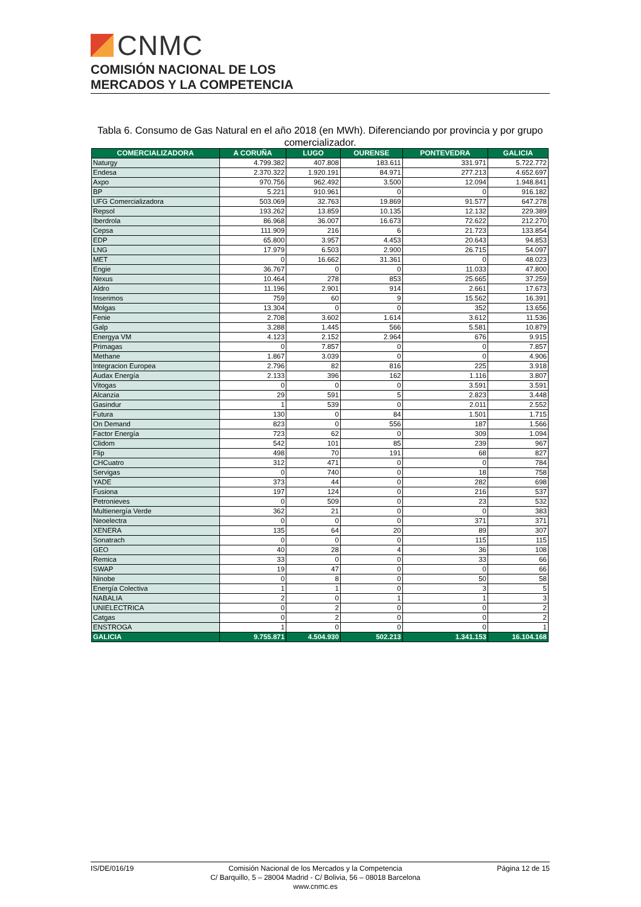CNMC
COMISIÓN NACIONAL DE LOS
MERCADOS Y LA COMPETENCIA
Tabla 6. Consumo de Gas Natural en el año 2018 (en MWh). Diferenciando por provincia y por grupo comercializador.
| COMERCIALIZADORA | A CORUÑA | LUGO | OURENSE | PONTEVEDRA | GALICIA |
| --- | --- | --- | --- | --- | --- |
| Naturgy | 4.799.382 | 407.808 | 183.611 | 331.971 | 5.722.772 |
| Endesa | 2.370.322 | 1.920.191 | 84.971 | 277.213 | 4.652.697 |
| Axpo | 970.756 | 962.492 | 3.500 | 12.094 | 1.948.841 |
| BP | 5.221 | 910.961 | 0 | 0 | 916.182 |
| UFG Comercializadora | 503.069 | 32.763 | 19.869 | 91.577 | 647.278 |
| Repsol | 193.262 | 13.859 | 10.135 | 12.132 | 229.389 |
| Iberdrola | 86.968 | 36.007 | 16.673 | 72.622 | 212.270 |
| Cepsa | 111.909 | 216 | 6 | 21.723 | 133.854 |
| EDP | 65.800 | 3.957 | 4.453 | 20.643 | 94.853 |
| LNG | 17.979 | 6.503 | 2.900 | 26.715 | 54.097 |
| MET | 0 | 16.662 | 31.361 | 0 | 48.023 |
| Engie | 36.767 | 0 | 0 | 11.033 | 47.800 |
| Nexus | 10.464 | 278 | 853 | 25.665 | 37.259 |
| Aldro | 11.196 | 2.901 | 914 | 2.661 | 17.673 |
| Inserimos | 759 | 60 | 9 | 15.562 | 16.391 |
| Molgas | 13.304 | 0 | 0 | 352 | 13.656 |
| Fenie | 2.708 | 3.602 | 1.614 | 3.612 | 11.536 |
| Galp | 3.288 | 1.445 | 566 | 5.581 | 10.879 |
| Energya VM | 4.123 | 2.152 | 2.964 | 676 | 9.915 |
| Primagas | 0 | 7.857 | 0 | 0 | 7.857 |
| Methane | 1.867 | 3.039 | 0 | 0 | 4.906 |
| Integracion Europea | 2.796 | 82 | 816 | 225 | 3.918 |
| Audax Energía | 2.133 | 396 | 162 | 1.116 | 3.807 |
| Vitogas | 0 | 0 | 0 | 3.591 | 3.591 |
| Alcanzia | 29 | 591 | 5 | 2.823 | 3.448 |
| Gasindur | 1 | 539 | 0 | 2.011 | 2.552 |
| Futura | 130 | 0 | 84 | 1.501 | 1.715 |
| On Demand | 823 | 0 | 556 | 187 | 1.566 |
| Factor Energía | 723 | 62 | 0 | 309 | 1.094 |
| Clidom | 542 | 101 | 85 | 239 | 967 |
| Flip | 498 | 70 | 191 | 68 | 827 |
| CHCuatro | 312 | 471 | 0 | 0 | 784 |
| Servigas | 0 | 740 | 0 | 18 | 758 |
| YADE | 373 | 44 | 0 | 282 | 698 |
| Fusiona | 197 | 124 | 0 | 216 | 537 |
| Petronieves | 0 | 509 | 0 | 23 | 532 |
| Multienergía Verde | 362 | 21 | 0 | 0 | 383 |
| Neoelectra | 0 | 0 | 0 | 371 | 371 |
| XENERA | 135 | 64 | 20 | 89 | 307 |
| Sonatrach | 0 | 0 | 0 | 115 | 115 |
| GEO | 40 | 28 | 4 | 36 | 108 |
| Remica | 33 | 0 | 0 | 33 | 66 |
| SWAP | 19 | 47 | 0 | 0 | 66 |
| Ninobe | 0 | 8 | 0 | 50 | 58 |
| Energía Colectiva | 1 | 1 | 0 | 3 | 5 |
| NABALIA | 2 | 0 | 1 | 1 | 3 |
| UNIELECTRICA | 0 | 2 | 0 | 0 | 2 |
| Catgas | 0 | 2 | 0 | 0 | 2 |
| ENSTROGA | 1 | 0 | 0 | 0 | 1 |
| GALICIA | 9.755.871 | 4.504.930 | 502.213 | 1.341.153 | 16.104.168 |
IS/DE/016/19
Comisión Nacional de los Mercados y la Competencia
C/ Barquillo, 5 – 28004 Madrid - C/ Bolivia, 56 – 08018 Barcelona
www.cnmc.es
Página 12 de 15